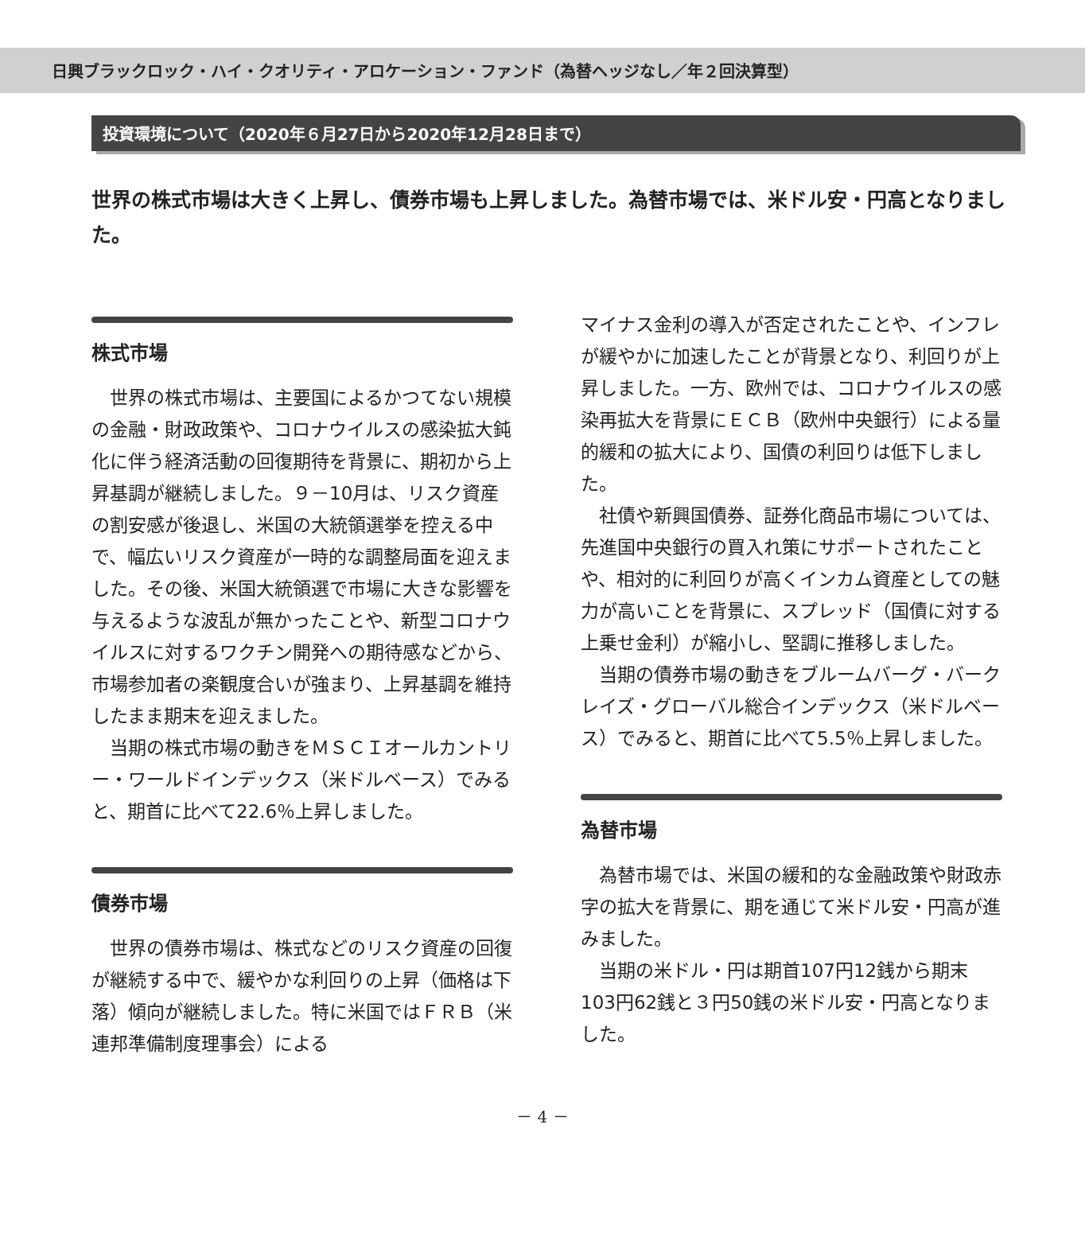日興ブラックロック・ハイ・クオリティ・アロケーション・ファンド（為替ヘッジなし／年２回決算型）
投資環境について（2020年６月27日から2020年12月28日まで）
世界の株式市場は大きく上昇し、債券市場も上昇しました。為替市場では、米ドル安・円高となりました。
株式市場
世界の株式市場は、主要国によるかつてない規模の金融・財政政策や、コロナウイルスの感染拡大鈍化に伴う経済活動の回復期待を背景に、期初から上昇基調が継続しました。９－10月は、リスク資産の割安感が後退し、米国の大統領選挙を控える中で、幅広いリスク資産が一時的な調整局面を迎えました。その後、米国大統領選で市場に大きな影響を与えるような波乱が無かったことや、新型コロナウイルスに対するワクチン開発への期待感などから、市場参加者の楽観度合いが強まり、上昇基調を維持したまま期末を迎えました。
当期の株式市場の動きをＭＳＣＩオールカントリー・ワールドインデックス（米ドルベース）でみると、期首に比べて22.6％上昇しました。
債券市場
世界の債券市場は、株式などのリスク資産の回復が継続する中で、緩やかな利回りの上昇（価格は下落）傾向が継続しました。特に米国ではＦＲＢ（米連邦準備制度理事会）による
マイナス金利の導入が否定されたことや、インフレが緩やかに加速したことが背景となり、利回りが上昇しました。一方、欧州では、コロナウイルスの感染再拡大を背景にＥＣＢ（欧州中央銀行）による量的緩和の拡大により、国債の利回りは低下しました。
社債や新興国債券、証券化商品市場については、先進国中央銀行の買入れ策にサポートされたことや、相対的に利回りが高くインカム資産としての魅力が高いことを背景に、スプレッド（国債に対する上乗せ金利）が縮小し、堅調に推移しました。
当期の債券市場の動きをブルームバーグ・バークレイズ・グローバル総合インデックス（米ドルベース）でみると、期首に比べて5.5％上昇しました。
為替市場
為替市場では、米国の緩和的な金融政策や財政赤字の拡大を背景に、期を通じて米ドル安・円高が進みました。
当期の米ドル・円は期首107円12銭から期末103円62銭と３円50銭の米ドル安・円高となりました。
－ 4 －